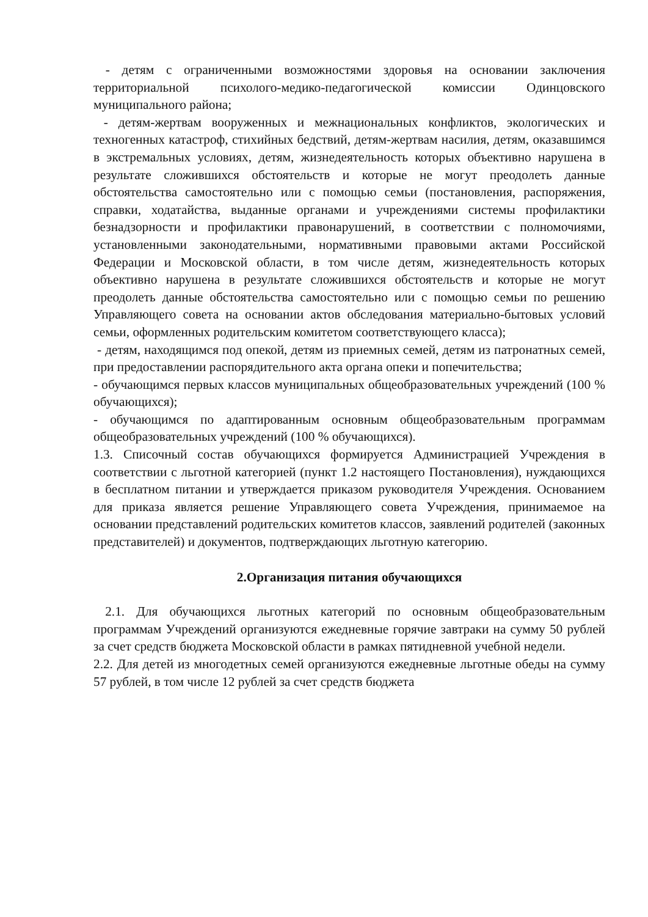- детям с ограниченными возможностями здоровья на основании заключения территориальной психолого-медико-педагогической комиссии Одинцовского муниципального района;
- детям-жертвам вооруженных и межнациональных конфликтов, экологических и техногенных катастроф, стихийных бедствий, детям-жертвам насилия, детям, оказавшимся в экстремальных условиях, детям, жизнедеятельность которых объективно нарушена в результате сложившихся обстоятельств и которые не могут преодолеть данные обстоятельства самостоятельно или с помощью семьи (постановления, распоряжения, справки, ходатайства, выданные органами и учреждениями системы профилактики безнадзорности и профилактики правонарушений, в соответствии с полномочиями, установленными законодательными, нормативными правовыми актами Российской Федерации и Московской области, в том числе детям, жизнедеятельность которых объективно нарушена в результате сложившихся обстоятельств и которые не могут преодолеть данные обстоятельства самостоятельно или с помощью семьи по решению Управляющего совета на основании актов обследования материально-бытовых условий семьи, оформленных родительским комитетом соответствующего класса);
- детям, находящимся под опекой, детям из приемных семей, детям из патронатных семей, при предоставлении распорядительного акта органа опеки и попечительства;
- обучающимся первых классов муниципальных общеобразовательных учреждений (100 % обучающихся);
- обучающимся по адаптированным основным общеобразовательным программам общеобразовательных учреждений (100 % обучающихся).
1.3. Списочный состав обучающихся формируется Администрацией Учреждения в соответствии с льготной категорией (пункт 1.2 настоящего Постановления), нуждающихся в бесплатном питании и утверждается приказом руководителя Учреждения. Основанием для приказа является решение Управляющего совета Учреждения, принимаемое на основании представлений родительских комитетов классов, заявлений родителей (законных представителей) и документов, подтверждающих льготную категорию.
2.Организация питания обучающихся
2.1. Для обучающихся льготных категорий по основным общеобразовательным программам Учреждений организуются ежедневные горячие завтраки на сумму 50 рублей за счет средств бюджета Московской области в рамках пятидневной учебной недели.
2.2. Для детей из многодетных семей организуются ежедневные льготные обеды на сумму 57 рублей, в том числе 12 рублей за счет средств бюджета